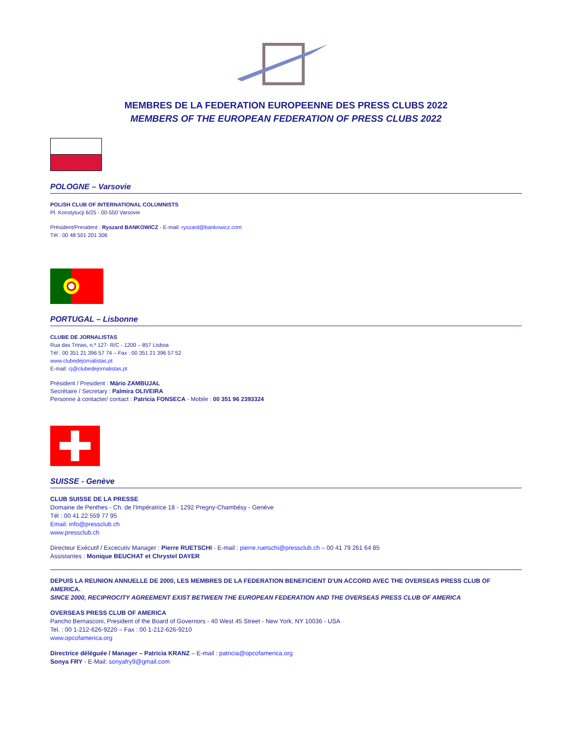MEMBRES DE LA FEDERATION EUROPEENNE DES PRESS CLUBS 2022
MEMBERS OF THE EUROPEAN FEDERATION OF PRESS CLUBS 2022
POLOGNE – Varsovie
POLISH CLUB OF INTERNATIONAL COLUMNISTS
Pl. Konstytucji 6/25 - 00-550 Varsovie
Président/President : Ryszard BANKOWICZ - E-mail: ryszard@bankowicz.com
Tél : 00 48 501 201 306
PORTUGAL – Lisbonne
CLUBE DE JORNALISTAS
Rua das Trinas, n.º 127- R/C - 1200 – 857 Lisboa
Tél : 00 351 21 396 57 74 – Fax : 00 351 21 396 57 52
www.clubedejornalistas.pt
E-mail: cj@clubedejornalistas.pt
Président / President : Mário ZAMBUJAL
Secrétaire / Secretary : Palmira OLIVEIRA
Personne à contacter/ contact : Patrícia FONSECA - Mobile : 00 351 96 2393324
SUISSE - Genève
CLUB SUISSE DE LA PRESSE
Domaine de Penthes - Ch. de l'Impératrice 18 - 1292 Pregny-Chambésy - Genève
Tél : 00 41 22 559 77 95
Email: info@pressclub.ch
www.pressclub.ch
Directeur Exécutif / Excecutiv Manager : Pierre RUETSCHI - E-mail : pierre.ruetschi@pressclub.ch – 00 41 79 261 64 85
Assistantes : Monique BEUCHAT et Chrystel DAYER
DEPUIS LA REUNION ANNUELLE DE 2000, LES MEMBRES DE LA FEDERATION BENEFICIENT D'UN ACCORD AVEC THE OVERSEAS PRESS CLUB OF AMERICA.
SINCE 2000, RECIPROCITY AGREEMENT EXIST BETWEEN THE EUROPEAN FEDERATION AND THE OVERSEAS PRESS CLUB OF AMERICA
OVERSEAS PRESS CLUB OF AMERICA
Pancho Bernasconi, President of the Board of Governors - 40 West 45 Street - New York, NY 10036 - USA
Tel. : 00 1-212-626-9220 – Fax : 00 1-212-626-9210
www.opcofamerica.org
Directrice déléguée / Manager – Patricia KRANZ – E-mail : patricia@opcofamerica.org
Sonya FRY - E-Mail: sonyafry9@gmail.com